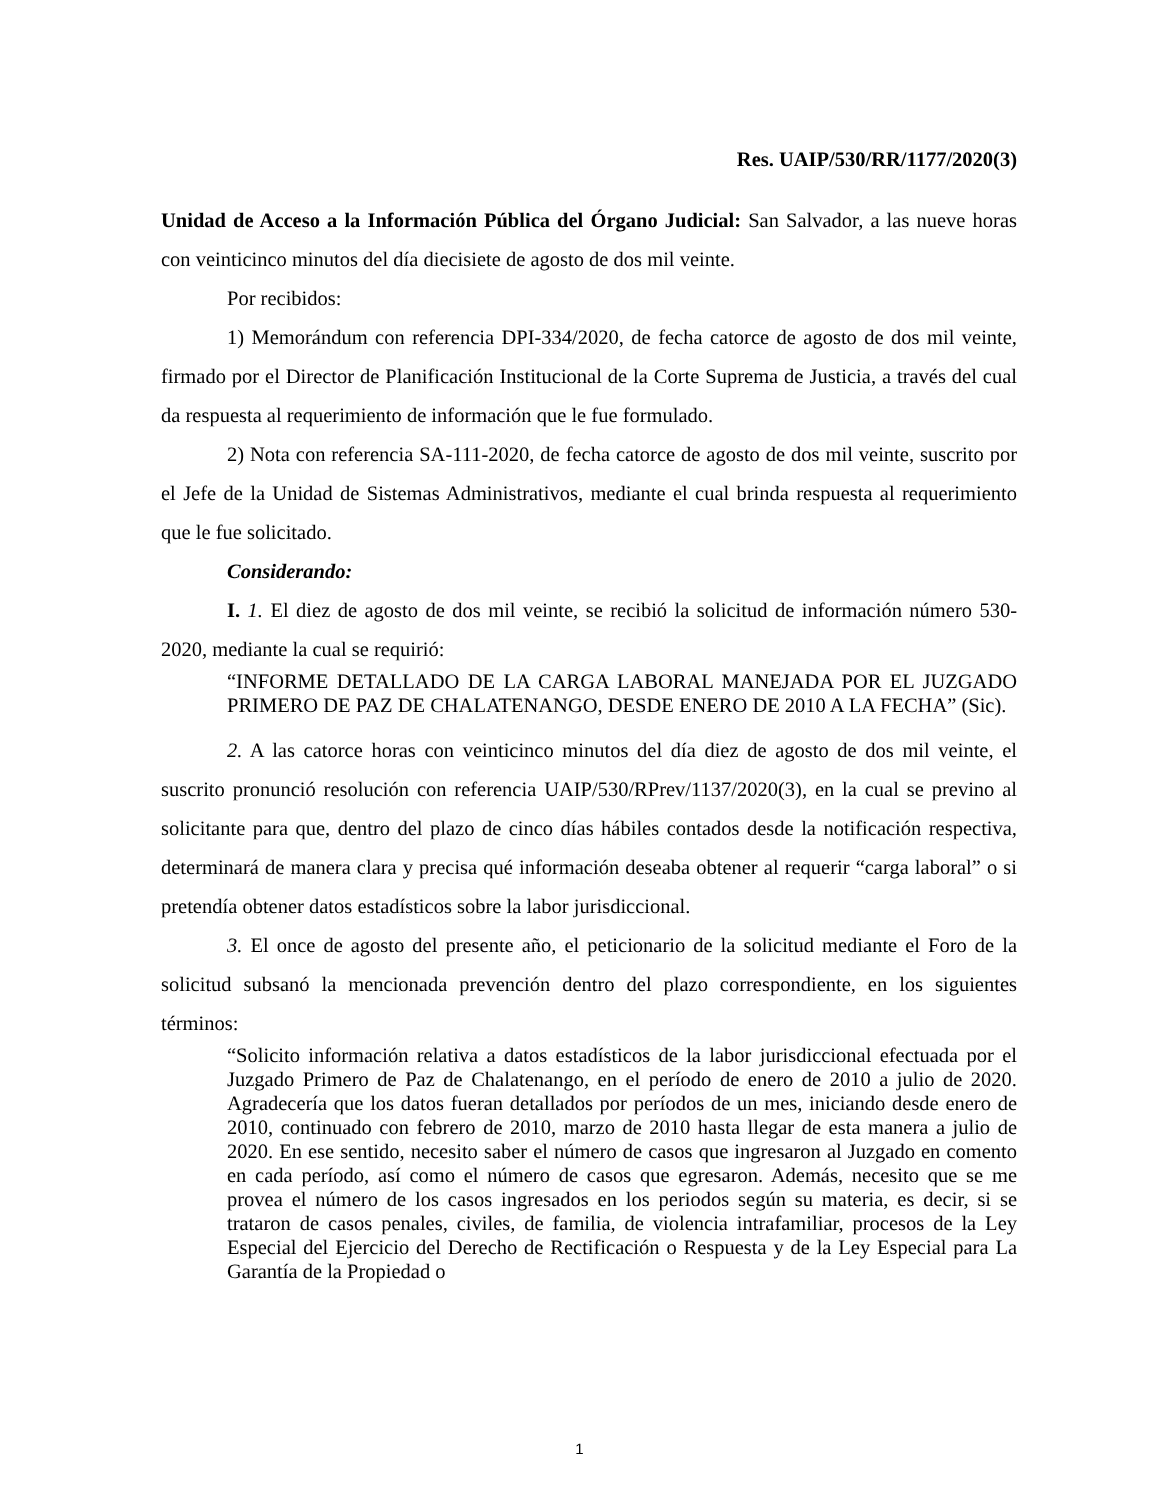Res. UAIP/530/RR/1177/2020(3)
Unidad de Acceso a la Información Pública del Órgano Judicial: San Salvador, a las nueve horas con veinticinco minutos del día diecisiete de agosto de dos mil veinte.
Por recibidos:
1) Memorándum con referencia DPI-334/2020, de fecha catorce de agosto de dos mil veinte, firmado por el Director de Planificación Institucional de la Corte Suprema de Justicia, a través del cual da respuesta al requerimiento de información que le fue formulado.
2) Nota con referencia SA-111-2020, de fecha catorce de agosto de dos mil veinte, suscrito por el Jefe de la Unidad de Sistemas Administrativos, mediante el cual brinda respuesta al requerimiento que le fue solicitado.
Considerando:
I. 1. El diez de agosto de dos mil veinte, se recibió la solicitud de información número 530-2020, mediante la cual se requirió:
“INFORME DETALLADO DE LA CARGA LABORAL MANEJADA POR EL JUZGADO PRIMERO DE PAZ DE CHALATENANGO, DESDE ENERO DE 2010 A LA FECHA” (Sic).
2. A las catorce horas con veinticinco minutos del día diez de agosto de dos mil veinte, el suscrito pronunció resolución con referencia UAIP/530/RPrev/1137/2020(3), en la cual se previno al solicitante para que, dentro del plazo de cinco días hábiles contados desde la notificación respectiva, determinará de manera clara y precisa qué información deseaba obtener al requerir “carga laboral” o si pretendía obtener datos estadísticos sobre la labor jurisdiccional.
3. El once de agosto del presente año, el peticionario de la solicitud mediante el Foro de la solicitud subsanó la mencionada prevención dentro del plazo correspondiente, en los siguientes términos:
“Solicito información relativa a datos estadísticos de la labor jurisdiccional efectuada por el Juzgado Primero de Paz de Chalatenango, en el período de enero de 2010 a julio de 2020. Agradecería que los datos fueran detallados por períodos de un mes, iniciando desde enero de 2010, continuado con febrero de 2010, marzo de 2010 hasta llegar de esta manera a julio de 2020. En ese sentido, necesito saber el número de casos que ingresaron al Juzgado en comento en cada período, así como el número de casos que egresaron. Además, necesito que se me provea el número de los casos ingresados en los periodos según su materia, es decir, si se trataron de casos penales, civiles, de familia, de violencia intrafamiliar, procesos de la Ley Especial del Ejercicio del Derecho de Rectificación o Respuesta y de la Ley Especial para La Garantía de la Propiedad o
1